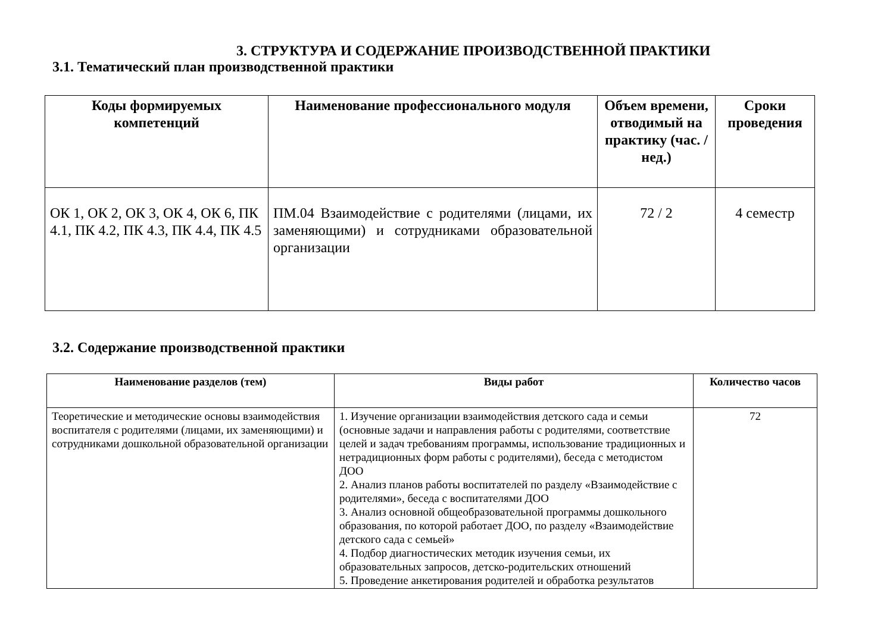3. СТРУКТУРА И СОДЕРЖАНИЕ ПРОИЗВОДСТВЕННОЙ ПРАКТИКИ
3.1. Тематический план производственной практики
| Коды формируемых компетенций | Наименование профессионального модуля | Объем времени, отводимый на практику (час. / нед.) | Сроки проведения |
| --- | --- | --- | --- |
| ОК 1, ОК 2, ОК 3, ОК 4, ОК 6, ПК 4.1, ПК 4.2, ПК 4.3, ПК 4.4, ПК 4.5 | ПМ.04 Взаимодействие с родителями (лицами, их заменяющими) и сотрудниками образовательной организации | 72 / 2 | 4 семестр |
3.2. Содержание производственной практики
| Наименование разделов (тем) | Виды работ | Количество часов |
| --- | --- | --- |
| Теоретические и методические основы взаимодействия воспитателя с родителями (лицами, их заменяющими) и сотрудниками дошкольной образовательной организации | 1. Изучение организации взаимодействия детского сада и семьи (основные задачи и направления работы с родителями, соответствие целей и задач требованиям программы, использование традиционных и нетрадиционных форм работы с родителями), беседа с методистом ДОО 2. Анализ планов работы воспитателей по разделу «Взаимодействие с родителями», беседа с воспитателями ДОО 3. Анализ основной общеобразовательной программы дошкольного образования, по которой работает ДОО, по разделу «Взаимодействие детского сада с семьей» 4. Подбор диагностических методик изучения семьи, их образовательных запросов, детско-родительских отношений 5. Проведение анкетирования родителей и обработка результатов | 72 |